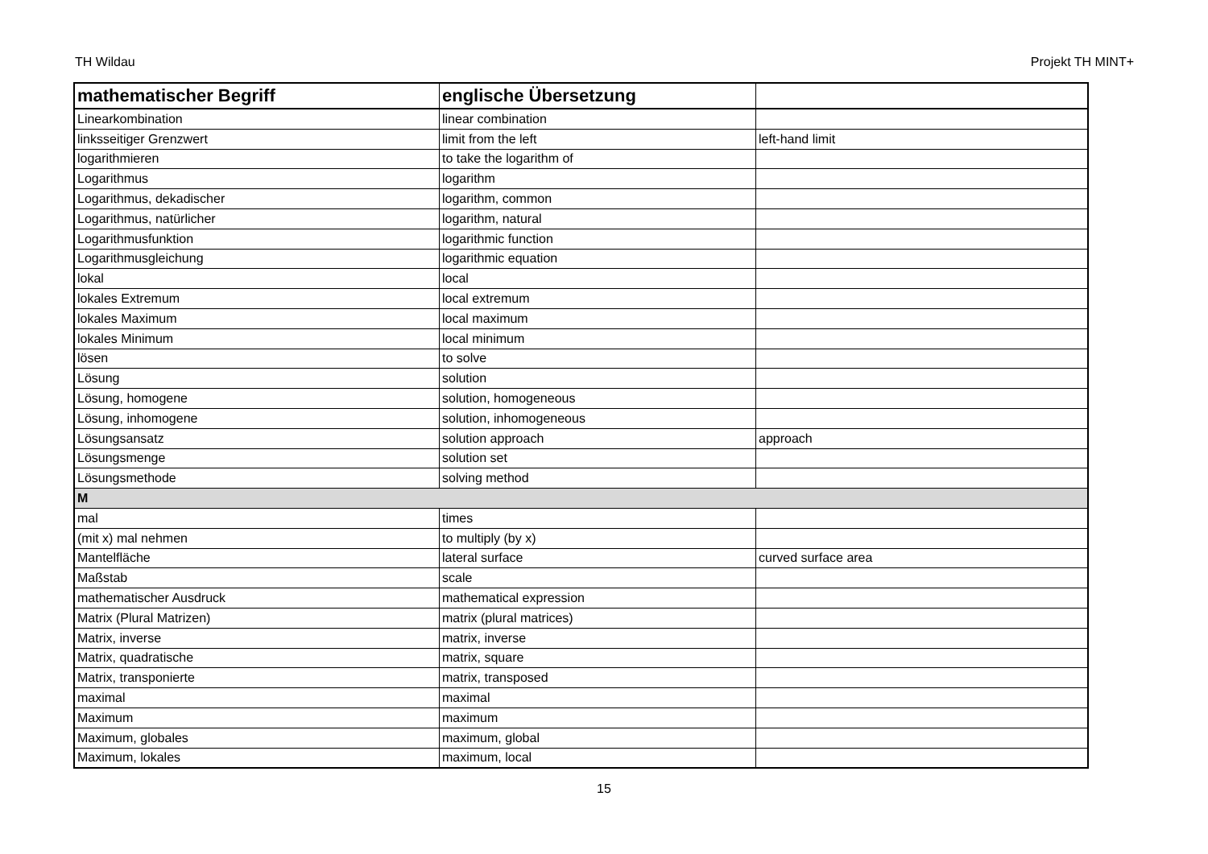TH Wildau Projekt TH MINT+
| mathematischer Begriff | englische Übersetzung | |
| --- | --- | --- |
| Linearkombination | linear combination | |
| linksseitiger Grenzwert | limit from the left | left-hand limit |
| logarithmieren | to take the logarithm of | |
| Logarithmus | logarithm | |
| Logarithmus, dekadischer | logarithm, common | |
| Logarithmus, natürlicher | logarithm, natural | |
| Logarithmusfunktion | logarithmic function | |
| Logarithmusgleichung | logarithmic equation | |
| lokal | local | |
| lokales Extremum | local extremum | |
| lokales Maximum | local maximum | |
| lokales Minimum | local minimum | |
| lösen | to solve | |
| Lösung | solution | |
| Lösung, homogene | solution, homogeneous | |
| Lösung, inhomogene | solution, inhomogeneous | |
| Lösungsansatz | solution approach | approach |
| Lösungsmenge | solution set | |
| Lösungsmethode | solving method | |
| M | | |
| mal | times | |
| (mit x) mal nehmen | to multiply (by x) | |
| Mantelfläche | lateral surface | curved surface area |
| Maßstab | scale | |
| mathematischer Ausdruck | mathematical expression | |
| Matrix (Plural Matrizen) | matrix (plural matrices) | |
| Matrix, inverse | matrix, inverse | |
| Matrix, quadratische | matrix, square | |
| Matrix, transponierte | matrix, transposed | |
| maximal | maximal | |
| Maximum | maximum | |
| Maximum, globales | maximum, global | |
| Maximum, lokales | maximum, local | |
15